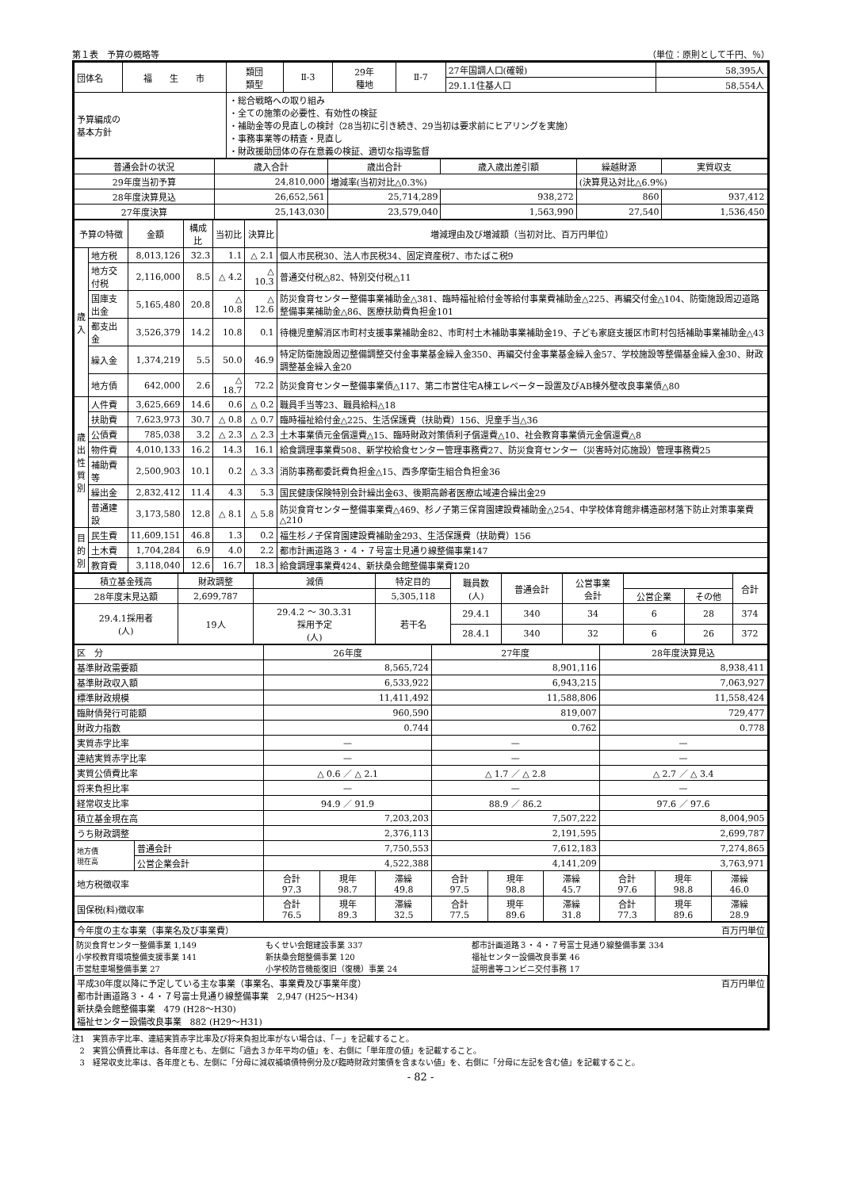第１表　予算の概略等 （単位：原則として千円、％）
| 団体名 | 福 生 市 | 類団 類型 | Ⅱ-3 | 29年 種地 | Ⅱ-7 | 27年国調人口(確報) | 58,395人 |
| | | | | | | 29.1.1住基人口 | 58,554人 |
| 予算編成の 基本方針 | | ・総合戦略への取り組み ・全ての施策の必要性、有効性の検証 ・補助金等の見直しの検討（28当初に引き続き、29当初は要求前にヒアリングを実施） ・事務事業等の精査・見直し ・財政援助団体の存在意義の検証、適切な指導監督 | | | | | |
| 普通会計の状況 | 歳入合計 | 歳出合計 | 歳入歳出差引額 | 繰越財源 | 実質収支 |
| 29年度当初予算 | 24,810,000 | 増減率(当初対比△0.3%) | | (決算見込対比△6.9%) | |
| 28年度決算見込 | 26,652,561 | 25,714,289 | 938,272 | 860 | 937,412 |
| 27年度決算 | 25,143,030 | 23,579,040 | 1,563,990 | 27,540 | 1,536,450 |
| 予算の特徴 | | 金額 | 構成比 | 当初比 | 決算比 | 増減理由及び増減額（当初対比、百万円単位） |
| 歳 入 | 地方税 | 8,013,126 | 32.3 | 1.1 | △ 2.1 | 個人市民税30、法人市民税34、固定資産税7、市たばこ税9 |
| | 地方交付税 | 2,116,000 | 8.5 | △ 4.2 | △ 10.3 | 普通交付税△82、特別交付税△11 |
| | 国庫支出金 | 5,165,480 | 20.8 | △ 10.8 | △ 12.6 | 防災食育センター整備事業補助金△381、臨時福祉給付金等給付事業費補助金△225、再編交付金△104、防衛施設周辺道路整備事業補助金△86、医療扶助費負担金101 |
| | 都支出金 | 3,526,379 | 14.2 | 10.8 | 0.1 | 待機児童解消区市町村支援事業補助金82、市町村土木補助事業補助金19、子ども家庭支援区市町村包括補助事業補助金△43 |
| | 繰入金 | 1,374,219 | 5.5 | 50.0 | 46.9 | 特定防衛施設周辺整備調整交付金事業基金繰入金350、再編交付金事業基金繰入金57、学校施設等整備基金繰入金30、財政調整基金繰入金20 |
| | 地方債 | 642,000 | 2.6 | △ 18.7 | 72.2 | 防災食育センター整備事業債△117、第二市営住宅A棟エレベーター設置及びAB棟外壁改良事業債△80 |
| 歳 出 性 質 別 | 人件費 | 3,625,669 | 14.6 | 0.6 | △ 0.2 | 職員手当等23、職員給料△18 |
| | 扶助費 | 7,623,973 | 30.7 | △ 0.8 | △ 0.7 | 臨時福祉給付金△225、生活保護費（扶助費）156、児童手当△36 |
| | 公債費 | 785,038 | 3.2 | △ 2.3 | △ 2.3 | 土木事業債元金償還費△15、臨時財政対策債利子償還費△10、社会教育事業債元金償還費△8 |
| | 物件費 | 4,010,133 | 16.2 | 14.3 | 16.1 | 給食調理事業費508、新学校給食センター管理事務費27、防災食育センター（災害時対応施設）管理事務費25 |
| | 補助費等 | 2,500,903 | 10.1 | 0.2 | △ 3.3 | 消防事務都委託費負担金△15、西多摩衛生組合負担金36 |
| | 繰出金 | 2,832,412 | 11.4 | 4.3 | 5.3 | 国民健康保険特別会計繰出金63、後期高齢者医療広域連合繰出金29 |
| | 普通建設 | 3,173,580 | 12.8 | △ 8.1 | △ 5.8 | 防災食育センター整備事業費△469、杉ノ子第三保育園建設費補助金△254、中学校体育館非構造部材落下防止対策事業費△210 |
| 目 的 別 | 民生費 | 11,609,151 | 46.8 | 1.3 | 0.2 | 福生杉ノ子保育園建設費補助金293、生活保護費（扶助費）156 |
| | 土木費 | 1,704,284 | 6.9 | 4.0 | 2.2 | 都市計画道路３・４・７号富士見通り線整備事業147 |
| | 教育費 | 3,118,040 | 12.6 | 16.7 | 18.3 | 給食調理事業費424、新扶桑会館整備事業費120 |
| 積立基金残高 | 財政調整 | 減債 | 特定目的 | 職員数 (人) | 普通会計 | 公営事業 会計 | | | 合計 |
| 28年度末見込額 | 2,699,787 | | 5,305,118 | | | | 公営企業 | その他 | |
| 29.4.1採用者 (人) | 19人 | 29.4.2 ～ 30.3.31 採用予定 (人) | 若干名 | 29.4.1 | 340 | 34 | 6 | 28 | 374 |
| | | | | 28.4.1 | 340 | 32 | 6 | 26 | 372 |
| 区 分 | | 26年度 | | | 27年度 | | | 28年度決算見込 | | |
| 基準財政需要額 | | 8,565,724 | | | 8,901,116 | | | 8,938,411 | | |
| 基準財政収入額 | | 6,533,922 | | | 6,943,215 | | | 7,063,927 | | |
| 標準財政規模 | | 11,411,492 | | | 11,588,806 | | | 11,558,424 | | |
| 臨財債発行可能額 | | 960,590 | | | 819,007 | | | 729,477 | | |
| 財政力指数 | | 0.744 | | | 0.762 | | | 0.778 | | |
| 実質赤字比率 | | — | | | — | | | — | | |
| 連結実質赤字比率 | | — | | | — | | | — | | |
| 実質公債費比率 | | △ 0.6 ／ △ 2.1 | | | △ 1.7 ／ △ 2.8 | | | △ 2.7 ／ △ 3.4 | | |
| 将来負担比率 | | — | | | — | | | — | | |
| 経常収支比率 | | 94.9 ／ 91.9 | | | 88.9 ／ 86.2 | | | 97.6 ／ 97.6 | | |
| 積立基金現在高 | | 7,203,203 | | | 7,507,222 | | | 8,004,905 | | |
| うち財政調整 | | 2,376,113 | | | 2,191,595 | | | 2,699,787 | | |
| 地方債 現在高 | 普通会計 | 7,750,553 | | | 7,612,183 | | | 7,274,865 | | |
| | 公営企業会計 | 4,522,388 | | | 4,141,209 | | | 3,763,971 | | |
| 地方税徴収率 | | 合計 97.3 | 現年 98.7 | 滞繰 49.8 | 合計 97.5 | 現年 98.8 | 滞繰 45.7 | 合計 97.6 | 現年 98.8 | 滞繰 46.0 |
| 国保税(料)徴収率 | | 合計 76.5 | 現年 89.3 | 滞繰 32.5 | 合計 77.5 | 現年 89.6 | 滞繰 31.8 | 合計 77.3 | 現年 89.6 | 滞繰 28.9 |
| 今年度の主な事業（事業名及び事業費） 百万円単位 | | |
| 防災食育センター整備事業 1,149 小学校教育環境整備支援事業 141 市営駐車場整備事業 27 | もくせい会館建設事業 337 新扶桑会館整備事業 120 小学校防音機能復旧（復機）事業 24 | 都市計画道路３・４・７号富士見通り線整備事業 334 福祉センター設備改良事業 46 証明書等コンビニ交付事務 17 |
| 平成30年度以降に予定している主な事業（事業名、事業費及び事業年度） 百万円単位 都市計画道路３・４・７号富士見通り線整備事業 2,947 (H25～H34) 新扶桑会館整備事業 479 (H28～H30) 福祉センター設備改良事業 882 (H29～H31) | | |
注1　実質赤字比率、連結実質赤字比率及び将来負担比率がない場合は、「－」を記載すること。
　2　実質公債費比率は、各年度とも、左側に「過去３か年平均の値」を、右側に「単年度の値」を記載すること。
　3　経常収支比率は、各年度とも、左側に「分母に減収補填債特例分及び臨時財政対策債を含まない値」を、右側に「分母に左記を含む値」を記載すること。
- 82 -